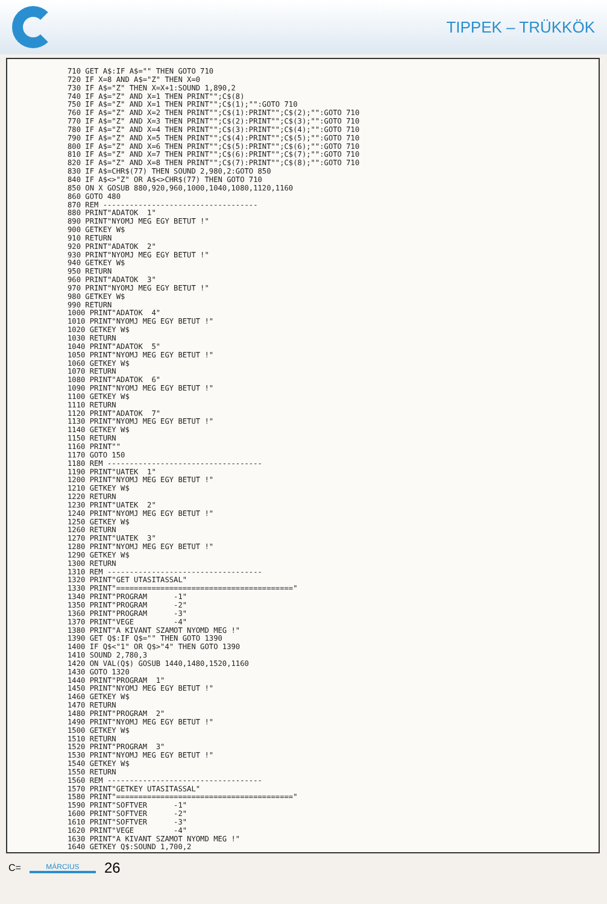TIPPEK – TRÜKKÖK
710 GET A$:IF A$="" THEN GOTO 710
720 IF X=8 AND A$="Z" THEN X=0
730 IF A$="Z" THEN X=X+1:SOUND 1,890,2
740 IF A$="Z" AND X=1 THEN PRINT"";C$(8)
750 IF A$="Z" AND X=1 THEN PRINT"";C$(1);"":GOTO 710
760 IF A$="Z" AND X=2 THEN PRINT"";C$(1):PRINT"";C$(2);"":GOTO 710
770 IF A$="Z" AND X=3 THEN PRINT"";C$(2):PRINT"";C$(3);"":GOTO 710
780 IF A$="Z" AND X=4 THEN PRINT"";C$(3):PRINT"";C$(4);"":GOTO 710
790 IF A$="Z" AND X=5 THEN PRINT"";C$(4):PRINT"";C$(5);"":GOTO 710
800 IF A$="Z" AND X=6 THEN PRINT"";C$(5):PRINT"";C$(6);"":GOTO 710
810 IF A$="Z" AND X=7 THEN PRINT"";C$(6):PRINT"";C$(7);"":GOTO 710
820 IF A$="Z" AND X=8 THEN PRINT"";C$(7):PRINT"";C$(8);"":GOTO 710
830 IF A$=CHR$(77) THEN SOUND 2,980,2:GOTO 850
840 IF A$<>"Z" OR A$<>CHR$(77) THEN GOTO 710
850 ON X GOSUB 880,920,960,1000,1040,1080,1120,1160
860 GOTO 480
870 REM -----------------------------------
880 PRINT"ADATOK  1"
890 PRINT"NYOMJ MEG EGY BETUT !"
900 GETKEY W$
910 RETURN
920 PRINT"ADATOK  2"
930 PRINT"NYOMJ MEG EGY BETUT !"
940 GETKEY W$
950 RETURN
960 PRINT"ADATOK  3"
970 PRINT"NYOMJ MEG EGY BETUT !"
980 GETKEY W$
990 RETURN
1000 PRINT"ADATOK  4"
1010 PRINT"NYOMJ MEG EGY BETUT !"
1020 GETKEY W$
1030 RETURN
1040 PRINT"ADATOK  5"
1050 PRINT"NYOMJ MEG EGY BETUT !"
1060 GETKEY W$
1070 RETURN
1080 PRINT"ADATOK  6"
1090 PRINT"NYOMJ MEG EGY BETUT !"
1100 GETKEY W$
1110 RETURN
1120 PRINT"ADATOK  7"
1130 PRINT"NYOMJ MEG EGY BETUT !"
1140 GETKEY W$
1150 RETURN
1160 PRINT""
1170 GOTO 150
1180 REM -----------------------------------
1190 PRINT"UATEK  1"
1200 PRINT"NYOMJ MEG EGY BETUT !"
1210 GETKEY W$
1220 RETURN
1230 PRINT"UATEK  2"
1240 PRINT"NYOMJ MEG EGY BETUT !"
1250 GETKEY W$
1260 RETURN
1270 PRINT"UATEK  3"
1280 PRINT"NYOMJ MEG EGY BETUT !"
1290 GETKEY W$
1300 RETURN
1310 REM -----------------------------------
1320 PRINT"GET UTASITASSAL"
1330 PRINT"========================================"
1340 PRINT"PROGRAM      -1"
1350 PRINT"PROGRAM      -2"
1360 PRINT"PROGRAM      -3"
1370 PRINT"VEGE         -4"
1380 PRINT"A KIVANT SZAMOT NYOMD MEG !"
1390 GET Q$:IF Q$="" THEN GOTO 1390
1400 IF Q$<"1" OR Q$>"4" THEN GOTO 1390
1410 SOUND 2,780,3
1420 ON VAL(Q$) GOSUB 1440,1480,1520,1160
1430 GOTO 1320
1440 PRINT"PROGRAM  1"
1450 PRINT"NYOMJ MEG EGY BETUT !"
1460 GETKEY W$
1470 RETURN
1480 PRINT"PROGRAM  2"
1490 PRINT"NYOMJ MEG EGY BETUT !"
1500 GETKEY W$
1510 RETURN
1520 PRINT"PROGRAM  3"
1530 PRINT"NYOMJ MEG EGY BETUT !"
1540 GETKEY W$
1550 RETURN
1560 REM -----------------------------------
1570 PRINT"GETKEY UTASITASSAL"
1580 PRINT"========================================"
1590 PRINT"SOFTVER      -1"
1600 PRINT"SOFTVER      -2"
1610 PRINT"SOFTVER      -3"
1620 PRINT"VEGE         -4"
1630 PRINT"A KIVANT SZAMOT NYOMD MEG !"
1640 GETKEY Q$:SOUND 1,700,2
C= MÁRCIUS 26